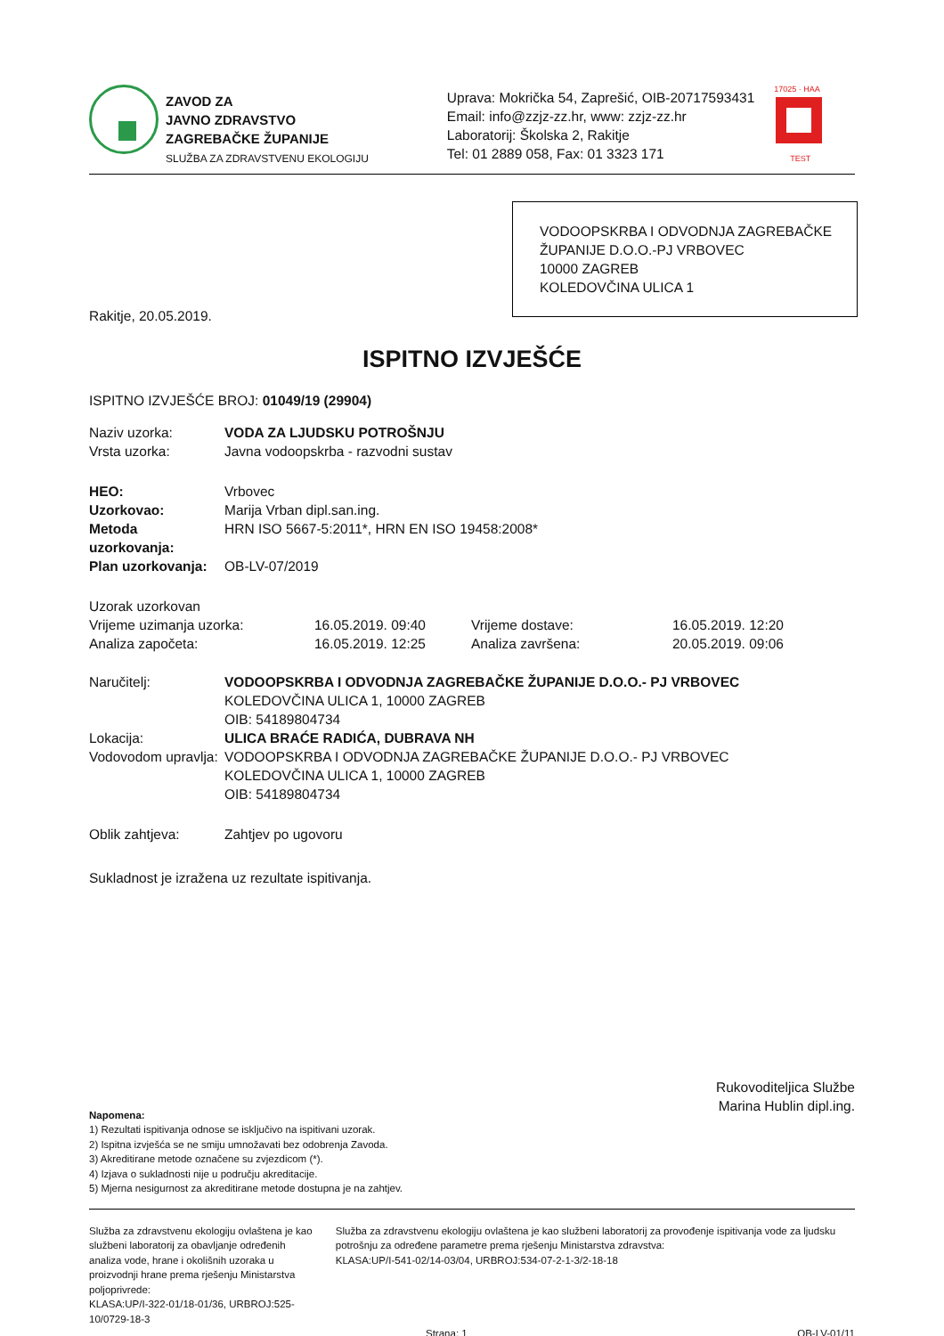ZAVOD ZA
JAVNO ZDRAVSTVO
ZAGREBAČKE ŽUPANIJE
SLUŽBA ZA ZDRAVSTVENU EKOLOGIJU
Uprava: Mokrička 54, Zaprešić, OIB-20717593431
Email: info@zzjz-zz.hr, www: zzjz-zz.hr
Laboratorij: Školska 2, Rakitje
Tel: 01 2889 058, Fax: 01 3323 171
17025 · HAA
TEST
VODOOPSKRBA I ODVODNJA ZAGREBAČKE ŽUPANIJE D.O.O.-PJ VRBOVEC
10000 ZAGREB
KOLEDOVČINA ULICA 1
Rakitje, 20.05.2019.
ISPITNO IZVJEŠĆE
ISPITNO IZVJEŠĆE BROJ: 01049/19 (29904)
| Naziv uzorka: | VODA ZA LJUDSKU POTROŠNJU |
| Vrsta uzorka: | Javna vodoopskrba - razvodni sustav |
| HEO: | Vrbovec |
| Uzorkovao: | Marija Vrban dipl.san.ing. |
| Metoda uzorkovanja: | HRN ISO 5667-5:2011*, HRN EN ISO 19458:2008* |
| Plan uzorkovanja: | OB-LV-07/2019 |
| Uzorak uzorkovan | | | |
| Vrijeme uzimanja uzorka: | 16.05.2019. 09:40 | Vrijeme dostave: | 16.05.2019. 12:20 |
| Analiza započeta: | 16.05.2019. 12:25 | Analiza završena: | 20.05.2019. 09:06 |
| Naručitelj: | VODOOPSKRBA I ODVODNJA ZAGREBAČKE ŽUPANIJE D.O.O.- PJ VRBOVEC KOLEDOVČINA ULICA 1, 10000 ZAGREB OIB: 54189804734 |
| Lokacija: | ULICA BRAĆE RADIĆA, DUBRAVA NH |
| Vodovodom upravlja: | VODOOPSKRBA I ODVODNJA ZAGREBAČKE ŽUPANIJE D.O.O.- PJ VRBOVEC KOLEDOVČINA ULICA 1, 10000 ZAGREB OIB: 54189804734 |
| Oblik zahtjeva: | Zahtjev po ugovoru |
Sukladnost je izražena uz rezultate ispitivanja.
Rukovoditeljica Službe
Marina Hublin dipl.ing.
Napomena:
1) Rezultati ispitivanja odnose se isključivo na ispitivani uzorak.
2) Ispitna izvješća se ne smiju umnožavati bez odobrenja Zavoda.
3) Akreditirane metode označene su zvjezdicom (*).
4) Izjava o sukladnosti nije u području akreditacije.
5) Mjerna nesigurnost za akreditirane metode dostupna je na zahtjev.
Služba za zdravstvenu ekologiju ovlaštena je kao službeni laboratorij za obavljanje određenih analiza vode, hrane i okolišnih uzoraka u proizvodnji hrane prema rješenju Ministarstva poljoprivrede:
KLASA:UP/I-322-01/18-01/36, URBROJ:525-10/0729-18-3
Služba za zdravstvenu ekologiju ovlaštena je kao službeni laboratorij za provođenje ispitivanja vode za ljudsku potrošnju za određene parametre prema rješenju Ministarstva zdravstva:
KLASA:UP/I-541-02/14-03/04, URBROJ:534-07-2-1-3/2-18-18
Strana: 1 OB-LV-01/11